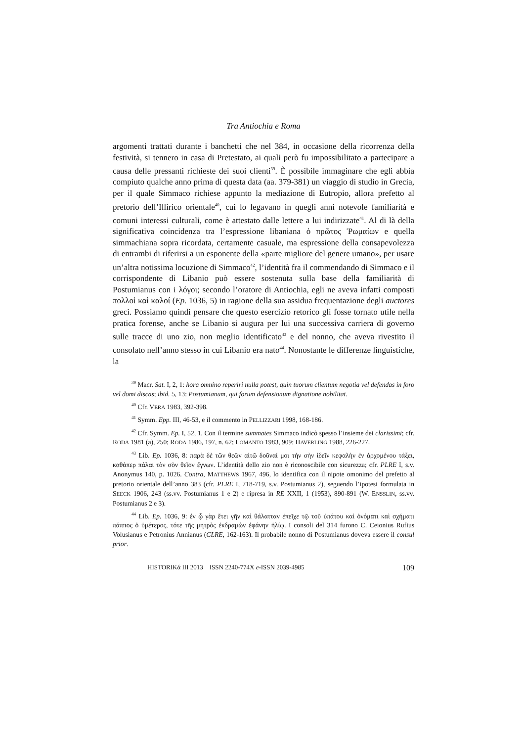Tra Antiochia e Roma
argomenti trattati durante i banchetti che nel 384, in occasione della ricorrenza della festività, si tennero in casa di Pretestato, ai quali però fu impossibilitato a partecipare a causa delle pressanti richieste dei suoi clienti<sup>39</sup>. È possibile immaginare che egli abbia compiuto qualche anno prima di questa data (aa. 379-381) un viaggio di studio in Grecia, per il quale Simmaco richiese appunto la mediazione di Eutropio, allora prefetto al pretorio dell’Illirico orientale<sup>40</sup>, cui lo legavano in quegli anni notevole familiarità e comuni interessi culturali, come è attestato dalle lettere a lui indirizzate<sup>41</sup>. Al di là della significativa coincidenza tra l’espressione libaniana ὁ πρῶτος Ῥωμαίων e quella simmachiana sopra ricordata, certamente casuale, ma espressione della consapevolezza di entrambi di riferirsi a un esponente della «parte migliore del genere umano», per usare un’altra notissima locuzione di Simmaco<sup>42</sup>, l’identità fra il commendando di Simmaco e il corrispondente di Libanio può essere sostenuta sulla base della familiarità di Postumianus con i λόγοι; secondo l’oratore di Antiochia, egli ne aveva infatti composti πολλοὶ καὶ καλοί (Ep. 1036, 5) in ragione della sua assidua frequentazione degli auctores greci. Possiamo quindi pensare che questo esercizio retorico gli fosse tornato utile nella pratica forense, anche se Libanio si augura per lui una successiva carriera di governo sulle tracce di uno zio, non meglio identificato<sup>43</sup> e del nonno, che aveva rivestito il consolato nell’anno stesso in cui Libanio era nato<sup>44</sup>. Nonostante le differenze linguistiche, la
<sup>39</sup> Macr. Sat. I, 2, 1: hora omnino reperiri nulla potest, quin tuorum clientum negotia vel defendas in foro vel domi discas; ibid. 5, 13: Postumianum, qui forum defensionum dignatione nobilitat.
<sup>40</sup> Cfr. VERA 1983, 392-398.
<sup>41</sup> Symm. Epp. III, 46-53, e il commento in PELLIZZARI 1998, 168-186.
<sup>42</sup> Cfr. Symm. Ep. I, 52, 1. Con il termine summates Simmaco indicò spesso l’insieme dei clarissimi; cfr. RODA 1981 (a), 250; RODA 1986, 197, n. 62; LOMANTO 1983, 909; HAVERLING 1988, 226-227.
<sup>43</sup> Lib. Ep. 1036, 8: παρὰ δὲ τῶν θεῶν αἰτῶ δοῦναί μοι τὴν σὴν ἰδεῖν κεφαλὴν ἐν ἀρχομένου τάξει, καθάπερ πάλαι τὸν σὸν θεῖον ἔγνων. L’identità dello zio non è riconoscibile con sicurezza; cfr. PLRE I, s.v. Anonymus 140, p. 1026. Contra, MATTHEWS 1967, 496, lo identifica con il nipote omonimo del prefetto al pretorio orientale dell’anno 383 (cfr. PLRE I, 718-719, s.v. Postumianus 2), seguendo l’ipotesi formulata in SEECK 1906, 243 (ss.vv. Postumianus 1 e 2) e ripresa in RE XXII, 1 (1953), 890-891 (W. ENSSLIN, ss.vv. Postumianus 2 e 3).
<sup>44</sup> Lib. Ep. 1036, 9: ἐν ᾧ γὰρ ἔτει γῆν καὶ θάλατταν ἐπεῖχε τῷ τοῦ ὑπάτου καὶ ὀνόματι καὶ σχήματι πάππος ὁ ὑμέτερος, τότε τῆς μητρὸς ἐκδραμὼν ἐφάνην ἡλίῳ. I consoli del 314 furono C. Ceionius Rufius Volusianus e Petronius Annianus (CLRE, 162-163). Il probabile nonno di Postumianus doveva essere il consul prior.
HISTORIKά III 2013 ISSN 2240-774X e-ISSN 2039-4985 109